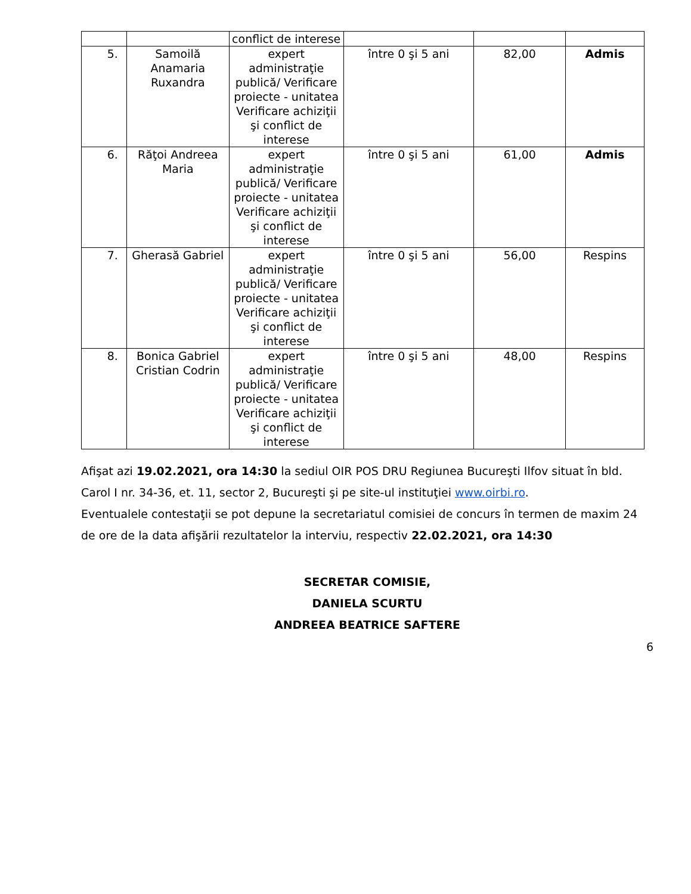| | | conflict de interese | | | |
| 5. | Samoilă Anamaria Ruxandra | expert administraţie publică/ Verificare proiecte - unitatea Verificare achiziţii şi conflict de interese | între 0 şi 5 ani | 82,00 | Admis |
| 6. | Răţoi Andreea Maria | expert administraţie publică/ Verificare proiecte - unitatea Verificare achiziţii şi conflict de interese | între 0 şi 5 ani | 61,00 | Admis |
| 7. | Gherasă Gabriel | expert administraţie publică/ Verificare proiecte - unitatea Verificare achiziţii şi conflict de interese | între 0 şi 5 ani | 56,00 | Respins |
| 8. | Bonica Gabriel Cristian Codrin | expert administraţie publică/ Verificare proiecte - unitatea Verificare achiziţii şi conflict de interese | între 0 şi 5 ani | 48,00 | Respins |
Afişat azi 19.02.2021, ora 14:30 la sediul OIR POS DRU Regiunea Bucureşti Ilfov situat în bld. Carol I nr. 34-36, et. 11, sector 2, Bucureşti şi pe site-ul instituţiei www.oirbi.ro.
Eventualele contestaţii se pot depune la secretariatul comisiei de concurs în termen de maxim 24 de ore de la data afişării rezultatelor la interviu, respectiv 22.02.2021, ora 14:30
SECRETAR COMISIE,
DANIELA SCURTU
ANDREEA BEATRICE SAFTERE
6